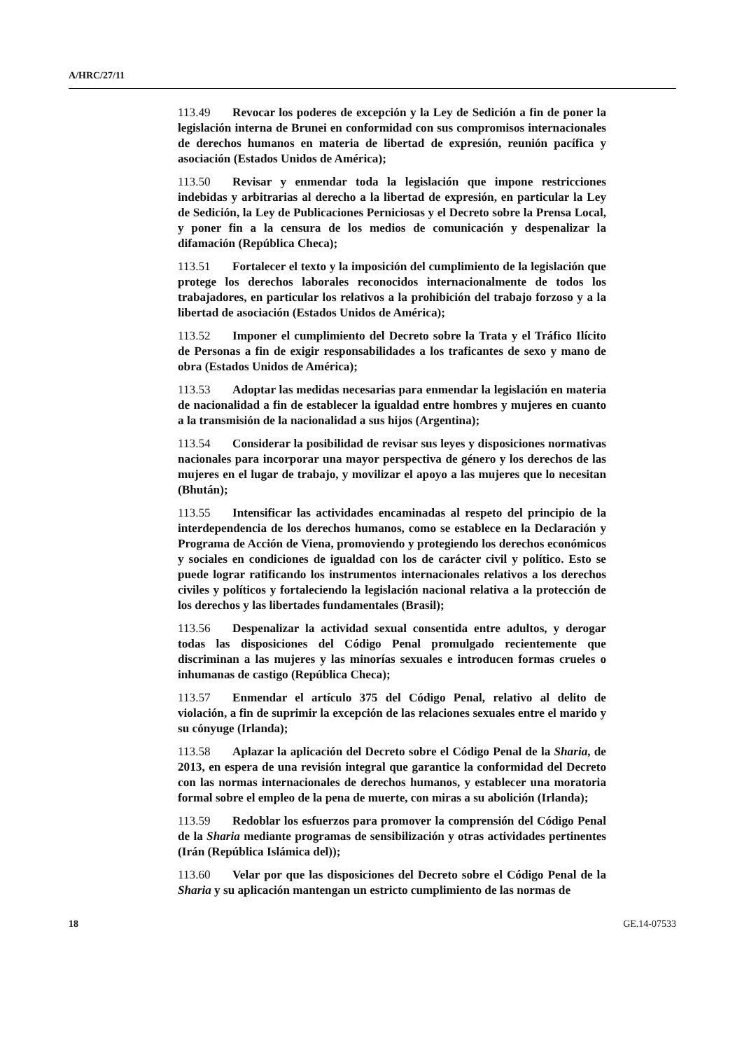A/HRC/27/11
113.49 Revocar los poderes de excepción y la Ley de Sedición a fin de poner la legislación interna de Brunei en conformidad con sus compromisos internacionales de derechos humanos en materia de libertad de expresión, reunión pacífica y asociación (Estados Unidos de América);
113.50 Revisar y enmendar toda la legislación que impone restricciones indebidas y arbitrarias al derecho a la libertad de expresión, en particular la Ley de Sedición, la Ley de Publicaciones Perniciosas y el Decreto sobre la Prensa Local, y poner fin a la censura de los medios de comunicación y despenalizar la difamación (República Checa);
113.51 Fortalecer el texto y la imposición del cumplimiento de la legislación que protege los derechos laborales reconocidos internacionalmente de todos los trabajadores, en particular los relativos a la prohibición del trabajo forzoso y a la libertad de asociación (Estados Unidos de América);
113.52 Imponer el cumplimiento del Decreto sobre la Trata y el Tráfico Ilícito de Personas a fin de exigir responsabilidades a los traficantes de sexo y mano de obra (Estados Unidos de América);
113.53 Adoptar las medidas necesarias para enmendar la legislación en materia de nacionalidad a fin de establecer la igualdad entre hombres y mujeres en cuanto a la transmisión de la nacionalidad a sus hijos (Argentina);
113.54 Considerar la posibilidad de revisar sus leyes y disposiciones normativas nacionales para incorporar una mayor perspectiva de género y los derechos de las mujeres en el lugar de trabajo, y movilizar el apoyo a las mujeres que lo necesitan (Bhután);
113.55 Intensificar las actividades encaminadas al respeto del principio de la interdependencia de los derechos humanos, como se establece en la Declaración y Programa de Acción de Viena, promoviendo y protegiendo los derechos económicos y sociales en condiciones de igualdad con los de carácter civil y político. Esto se puede lograr ratificando los instrumentos internacionales relativos a los derechos civiles y políticos y fortaleciendo la legislación nacional relativa a la protección de los derechos y las libertades fundamentales (Brasil);
113.56 Despenalizar la actividad sexual consentida entre adultos, y derogar todas las disposiciones del Código Penal promulgado recientemente que discriminan a las mujeres y las minorías sexuales e introducen formas crueles o inhumanas de castigo (República Checa);
113.57 Enmendar el artículo 375 del Código Penal, relativo al delito de violación, a fin de suprimir la excepción de las relaciones sexuales entre el marido y su cónyuge (Irlanda);
113.58 Aplazar la aplicación del Decreto sobre el Código Penal de la Sharia, de 2013, en espera de una revisión integral que garantice la conformidad del Decreto con las normas internacionales de derechos humanos, y establecer una moratoria formal sobre el empleo de la pena de muerte, con miras a su abolición (Irlanda);
113.59 Redoblar los esfuerzos para promover la comprensión del Código Penal de la Sharia mediante programas de sensibilización y otras actividades pertinentes (Irán (República Islámica del));
113.60 Velar por que las disposiciones del Decreto sobre el Código Penal de la Sharia y su aplicación mantengan un estricto cumplimiento de las normas de
18 GE.14-07533